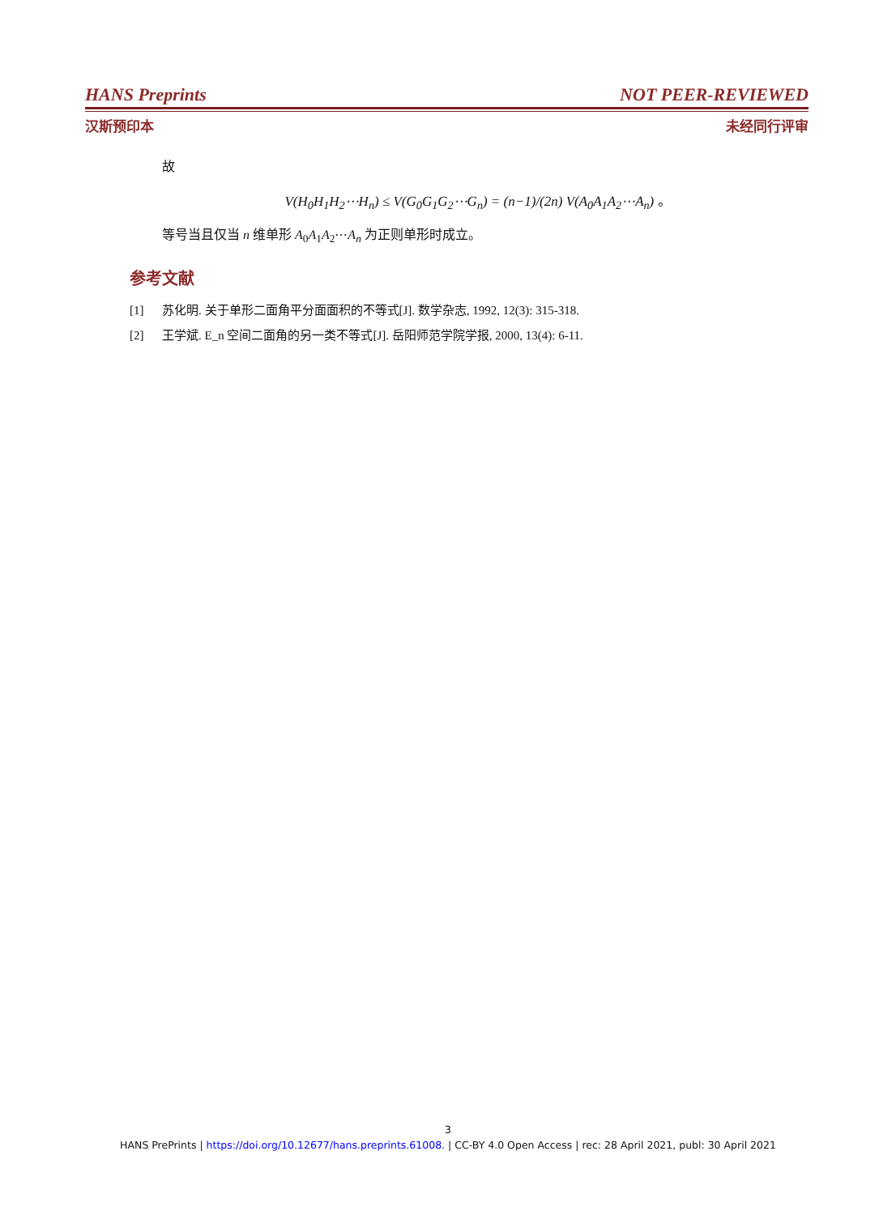HANS Preprints NOT PEER-REVIEWED
汉斯预印本 未经同行评审
故
V(H<sub>0</sub>H<sub>1</sub>H<sub>2</sub>⋯H<sub>n</sub>) ≤ V(G<sub>0</sub>G<sub>1</sub>G<sub>2</sub>⋯G<sub>n</sub>) = (n−1)/(2n) V(A<sub>0</sub>A<sub>1</sub>A<sub>2</sub>⋯A<sub>n</sub>) 。
等号当且仅当 n 维单形 A<sub>0</sub>A<sub>1</sub>A<sub>2</sub>⋯A<sub>n</sub> 为正则单形时成立。
参考文献
[1] 苏化明. 关于单形二面角平分面面积的不等式[J]. 数学杂志, 1992, 12(3): 315-318.
[2] 王学斌. E_n 空间二面角的另一类不等式[J]. 岳阳师范学院学报, 2000, 13(4): 6-11.
3
HANS PrePrints | https://doi.org/10.12677/hans.preprints.61008. | CC-BY 4.0 Open Access | rec: 28 April 2021, publ: 30 April 2021